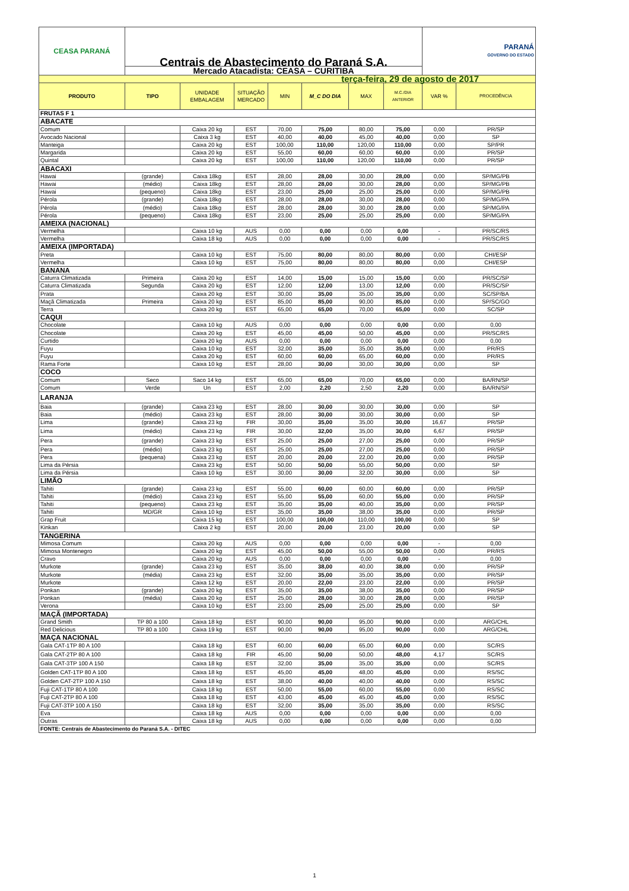| CEASA PARANÁ | Centrais de Abastecimento do Paraná S.A. | | | | | | | PARANÁ GOVERNO DO ESTADO | |
| | Mercado Atacadista: CEASA – CURITIBA | | | | | | | | |
| terça-feira, 29 de agosto de 2017 | | | | | | | | | |
| PRODUTO | TIPO | UNIDADE EMBALAGEM | SITUAÇÃO MERCADO | MIN | M_C DO DIA | MAX | M.C./DIA ANTERIOR | VAR % | PROCEDÊNCIA |
| FRUTAS F 1 | | | | | | | | | |
| ABACATE | | | | | | | | | |
| Comum | | Caixa 20 kg | EST | 70,00 | 75,00 | 80,00 | 75,00 | 0,00 | PR/SP |
| Avocado Nacional | | Caixa 3 kg | EST | 40,00 | 40,00 | 45,00 | 40,00 | 0,00 | SP |
| Manteiga | | Caixa 20 kg | EST | 100,00 | 110,00 | 120,00 | 110,00 | 0,00 | SP/PR |
| Margarida | | Caixa 20 kg | EST | 55,00 | 60,00 | 60,00 | 60,00 | 0,00 | PR/SP |
| Quintal | | Caixa 20 kg | EST | 100,00 | 110,00 | 120,00 | 110,00 | 0,00 | PR/SP |
| ABACAXI | | | | | | | | | |
| Hawai | (grande) | Caixa 18kg | EST | 28,00 | 28,00 | 30,00 | 28,00 | 0,00 | SP/MG/PB |
| Hawai | (médio) | Caixa 18kg | EST | 28,00 | 28,00 | 30,00 | 28,00 | 0,00 | SP/MG/PB |
| Hawai | (pequeno) | Caixa 18kg | EST | 23,00 | 25,00 | 25,00 | 25,00 | 0,00 | SP/MG/PB |
| Pérola | (grande) | Caixa 18kg | EST | 28,00 | 28,00 | 30,00 | 28,00 | 0,00 | SP/MG/PA |
| Pérola | (médio) | Caixa 18kg | EST | 28,00 | 28,00 | 30,00 | 28,00 | 0,00 | SP/MG/PA |
| Pérola | (pequeno) | Caixa 18kg | EST | 23,00 | 25,00 | 25,00 | 25,00 | 0,00 | SP/MG/PA |
| AMEIXA (NACIONAL) | | | | | | | | | |
| Vermelha | | Caixa 10 kg | AUS | 0,00 | 0,00 | 0,00 | 0,00 | - | PR/SC/RS |
| Vermelha | | Caixa 18 kg | AUS | 0,00 | 0,00 | 0,00 | 0,00 | - | PR/SC/RS |
| AMEIXA (IMPORTADA) | | | | | | | | | |
| Preta | | Caixa 10 kg | EST | 75,00 | 80,00 | 80,00 | 80,00 | 0,00 | CHI/ESP |
| Vermelha | | Caixa 10 kg | EST | 75,00 | 80,00 | 80,00 | 80,00 | 0,00 | CHI/ESP |
| BANANA | | | | | | | | | |
| Caturra Climatizada | Primeira | Caixa 20 kg | EST | 14,00 | 15,00 | 15,00 | 15,00 | 0,00 | PR/SC/SP |
| Caturra Climatizada | Segunda | Caixa 20 kg | EST | 12,00 | 12,00 | 13,00 | 12,00 | 0,00 | PR/SC/SP |
| Prata | | Caixa 20 kg | EST | 30,00 | 35,00 | 35,00 | 35,00 | 0,00 | SC/SP/BA |
| Maçã Climatizada | Primeira | Caixa 20 kg | EST | 85,00 | 85,00 | 90,00 | 85,00 | 0,00 | SP/SC/GO |
| Terra | | Caixa 20 kg | EST | 65,00 | 65,00 | 70,00 | 65,00 | 0,00 | SC/SP |
| CAQUI | | | | | | | | | |
| Chocolate | | Caixa 10 kg | AUS | 0,00 | 0,00 | 0,00 | 0,00 | 0,00 | 0,00 |
| Chocolate | | Caixa 20 kg | EST | 45,00 | 45,00 | 50,00 | 45,00 | 0,00 | PR/SC/RS |
| Curtido | | Caixa 20 kg | AUS | 0,00 | 0,00 | 0,00 | 0,00 | 0,00 | 0,00 |
| Fuyu | | Caixa 10 kg | EST | 32,00 | 35,00 | 35,00 | 35,00 | 0,00 | PR/RS |
| Fuyu | | Caixa 20 kg | EST | 60,00 | 60,00 | 65,00 | 60,00 | 0,00 | PR/RS |
| Rama Forte | | Caixa 10 kg | EST | 28,00 | 30,00 | 30,00 | 30,00 | 0,00 | SP |
| COCO | | | | | | | | | |
| Comum | Seco | Saco 14 kg | EST | 65,00 | 65,00 | 70,00 | 65,00 | 0,00 | BA/RN/SP |
| Comum | Verde | Un | EST | 2,00 | 2,20 | 2,50 | 2,20 | 0,00 | BA/RN/SP |
| LARANJA | | | | | | | | | |
| Baia | (grande) | Caixa 23 kg | EST | 28,00 | 30,00 | 30,00 | 30,00 | 0,00 | SP |
| Baia | (médio) | Caixa 23 kg | EST | 28,00 | 30,00 | 30,00 | 30,00 | 0,00 | SP |
| Lima | (grande) | Caixa 23 kg | FIR | 30,00 | 35,00 | 35,00 | 30,00 | 16,67 | PR/SP |
| Lima | (médio) | Caixa 23 kg | FIR | 30,00 | 32,00 | 35,00 | 30,00 | 6,67 | PR/SP |
| Pera | (grande) | Caixa 23 kg | EST | 25,00 | 25,00 | 27,00 | 25,00 | 0,00 | PR/SP |
| Pera | (médio) | Caixa 23 kg | EST | 25,00 | 25,00 | 27,00 | 25,00 | 0,00 | PR/SP |
| Pera | (pequena) | Caixa 23 kg | EST | 20,00 | 20,00 | 22,00 | 20,00 | 0,00 | PR/SP |
| Lima da Pérsia | | Caixa 23 kg | EST | 50,00 | 50,00 | 55,00 | 50,00 | 0,00 | SP |
| Lima da Pérsia | | Caixa 10 kg | EST | 30,00 | 30,00 | 32,00 | 30,00 | 0,00 | SP |
| LIMÃO | | | | | | | | | |
| Tahiti | (grande) | Caixa 23 kg | EST | 55,00 | 60,00 | 60,00 | 60,00 | 0,00 | PR/SP |
| Tahiti | (médio) | Caixa 23 kg | EST | 55,00 | 55,00 | 60,00 | 55,00 | 0,00 | PR/SP |
| Tahiti | (pequeno) | Caixa 23 kg | EST | 35,00 | 35,00 | 40,00 | 35,00 | 0,00 | PR/SP |
| Tahiti | MD/GR | Caixa 10 kg | EST | 35,00 | 35,00 | 38,00 | 35,00 | 0,00 | PR/SP |
| Grap Fruit | | Caixa 15 kg | EST | 100,00 | 100,00 | 110,00 | 100,00 | 0,00 | SP |
| Kinkan | | Caixa 2 kg | EST | 20,00 | 20,00 | 23,00 | 20,00 | 0,00 | SP |
| TANGERINA | | | | | | | | | |
| Mimosa Comum | | Caixa 20 kg | AUS | 0,00 | 0,00 | 0,00 | 0,00 | - | 0,00 |
| Mimosa Montenegro | | Caixa 20 kg | EST | 45,00 | 50,00 | 55,00 | 50,00 | 0,00 | PR/RS |
| Cravo | | Caixa 20 kg | AUS | 0,00 | 0,00 | 0,00 | 0,00 | - | 0,00 |
| Murkote | (grande) | Caixa 23 kg | EST | 35,00 | 38,00 | 40,00 | 38,00 | 0,00 | PR/SP |
| Murkote | (média) | Caixa 23 kg | EST | 32,00 | 35,00 | 35,00 | 35,00 | 0,00 | PR/SP |
| Murkote | | Caixa 12 kg | EST | 20,00 | 22,00 | 23,00 | 22,00 | 0,00 | PR/SP |
| Ponkan | (grande) | Caixa 20 kg | EST | 35,00 | 35,00 | 38,00 | 35,00 | 0,00 | PR/SP |
| Ponkan | (média) | Caixa 20 kg | EST | 25,00 | 28,00 | 30,00 | 28,00 | 0,00 | PR/SP |
| Verona | | Caixa 10 kg | EST | 23,00 | 25,00 | 25,00 | 25,00 | 0,00 | SP |
| MAÇÃ (IMPORTADA) | | | | | | | | | |
| Grand Smith | TP 80 a 100 | Caixa 18 kg | EST | 90,00 | 90,00 | 95,00 | 90,00 | 0,00 | ARG/CHL |
| Red Delicious | TP 80 a 100 | Caixa 19 kg | EST | 90,00 | 90,00 | 95,00 | 90,00 | 0,00 | ARG/CHL |
| MAÇA NACIONAL | | | | | | | | | |
| Gala CAT-1TP 80 A 100 | | Caixa 18 kg | EST | 60,00 | 60,00 | 65,00 | 60,00 | 0,00 | SC/RS |
| Gala CAT-2TP 80 A 100 | | Caixa 18 kg | FIR | 45,00 | 50,00 | 50,00 | 48,00 | 4,17 | SC/RS |
| Gala CAT-3TP 100 A 150 | | Caixa 18 kg | EST | 32,00 | 35,00 | 35,00 | 35,00 | 0,00 | SC/RS |
| Golden CAT-1TP 80 A 100 | | Caixa 18 kg | EST | 45,00 | 45,00 | 48,00 | 45,00 | 0,00 | RS/SC |
| Golden CAT-2TP 100 A 150 | | Caixa 18 kg | EST | 38,00 | 40,00 | 40,00 | 40,00 | 0,00 | RS/SC |
| Fuji CAT-1TP 80 A 100 | | Caixa 18 kg | EST | 50,00 | 55,00 | 60,00 | 55,00 | 0,00 | RS/SC |
| Fuji CAT-2TP 80 A 100 | | Caixa 18 kg | EST | 43,00 | 45,00 | 45,00 | 45,00 | 0,00 | RS/SC |
| Fuji CAT-3TP 100 A 150 | | Caixa 18 kg | EST | 32,00 | 35,00 | 35,00 | 35,00 | 0,00 | RS/SC |
| Eva | | Caixa 18 kg | AUS | 0,00 | 0,00 | 0,00 | 0,00 | 0,00 | 0,00 |
| Outras | | Caixa 18 kg | AUS | 0,00 | 0,00 | 0,00 | 0,00 | 0,00 | 0,00 |
| FONTE: Centrais de Abastecimento do Paraná S.A. - DITEC | | | | | | | | | |
1